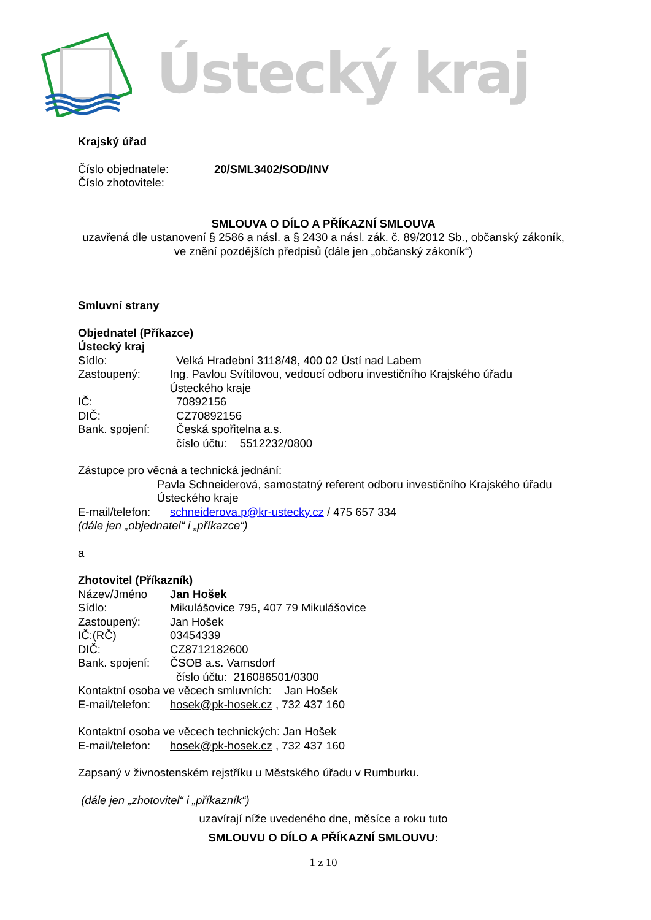Ústecký kraj
Krajský úřad
Číslo objednatele: 20/SML3402/SOD/INV
Číslo zhotovitele:
SMLOUVA O DÍLO A PŘÍKAZNÍ SMLOUVA
uzavřená dle ustanovení § 2586 a násl. a § 2430 a násl. zák. č. 89/2012 Sb., občanský zákoník, ve znění pozdějších předpisů (dále jen „občanský zákoník“)
Smluvní strany
Objednatel (Příkazce)
Ústecký kraj
Sídlo: Velká Hradební 3118/48, 400 02 Ústí nad Labem
Zastoupený: Ing. Pavlou Svítilovou, vedoucí odboru investičního Krajského úřadu Ústeckého kraje
IČ: 70892156
DIČ: CZ70892156
Bank. spojení: Česká spořitelna a.s.
číslo účtu: 5512232/0800
Zástupce pro věcná a technická jednání:
Pavla Schneiderová, samostatný referent odboru investičního Krajského úřadu Ústeckého kraje
E-mail/telefon: schneiderova.p@kr-ustecky.cz / 475 657 334
(dále jen „objednatel“ i „příkazce“)
a
Zhotovitel (Příkazník)
Název/Jméno Jan Hošek
Sídlo: Mikulášovice 795, 407 79 Mikulášovice
Zastoupený: Jan Hošek
IČ:(RČ) 03454339
DIČ: CZ8712182600
Bank. spojení: ČSOB a.s. Varnsdorf
číslo účtu: 216086501/0300
Kontaktní osoba ve věcech smluvních: Jan Hošek
E-mail/telefon: hosek@pk-hosek.cz , 732 437 160
Kontaktní osoba ve věcech technických: Jan Hošek
E-mail/telefon: hosek@pk-hosek.cz , 732 437 160
Zapsaný v živnostenském rejstříku u Městského úřadu v Rumburku.
(dále jen „zhotovitel“ i „příkazník“)
uzavírají níže uvedeného dne, měsíce a roku tuto
SMLOUVU O DÍLO A PŘÍKAZNÍ SMLOUVU:
1 z 10